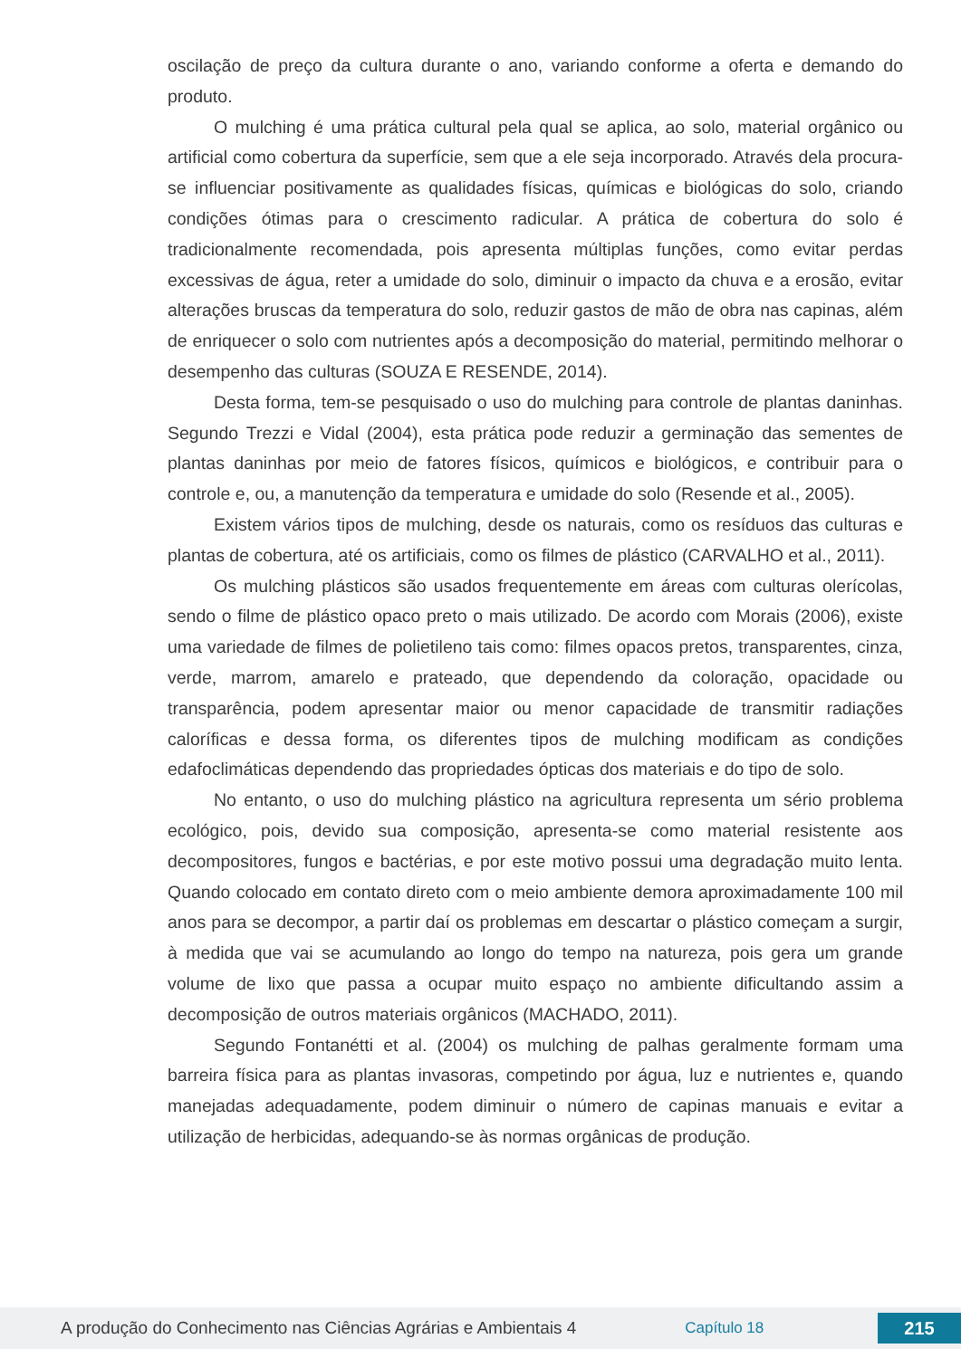oscilação de preço da cultura durante o ano, variando conforme a oferta e demando do produto.
O mulching é uma prática cultural pela qual se aplica, ao solo, material orgânico ou artificial como cobertura da superfície, sem que a ele seja incorporado. Através dela procura-se influenciar positivamente as qualidades físicas, químicas e biológicas do solo, criando condições ótimas para o crescimento radicular. A prática de cobertura do solo é tradicionalmente recomendada, pois apresenta múltiplas funções, como evitar perdas excessivas de água, reter a umidade do solo, diminuir o impacto da chuva e a erosão, evitar alterações bruscas da temperatura do solo, reduzir gastos de mão de obra nas capinas, além de enriquecer o solo com nutrientes após a decomposição do material, permitindo melhorar o desempenho das culturas (SOUZA E RESENDE, 2014).
Desta forma, tem-se pesquisado o uso do mulching para controle de plantas daninhas. Segundo Trezzi e Vidal (2004), esta prática pode reduzir a germinação das sementes de plantas daninhas por meio de fatores físicos, químicos e biológicos, e contribuir para o controle e, ou, a manutenção da temperatura e umidade do solo (Resende et al., 2005).
Existem vários tipos de mulching, desde os naturais, como os resíduos das culturas e plantas de cobertura, até os artificiais, como os filmes de plástico (CARVALHO et al., 2011).
Os mulching plásticos são usados frequentemente em áreas com culturas olerícolas, sendo o filme de plástico opaco preto o mais utilizado. De acordo com Morais (2006), existe uma variedade de filmes de polietileno tais como: filmes opacos pretos, transparentes, cinza, verde, marrom, amarelo e prateado, que dependendo da coloração, opacidade ou transparência, podem apresentar maior ou menor capacidade de transmitir radiações caloríficas e dessa forma, os diferentes tipos de mulching modificam as condições edafoclimáticas dependendo das propriedades ópticas dos materiais e do tipo de solo.
No entanto, o uso do mulching plástico na agricultura representa um sério problema ecológico, pois, devido sua composição, apresenta-se como material resistente aos decompositores, fungos e bactérias, e por este motivo possui uma degradação muito lenta. Quando colocado em contato direto com o meio ambiente demora aproximadamente 100 mil anos para se decompor, a partir daí os problemas em descartar o plástico começam a surgir, à medida que vai se acumulando ao longo do tempo na natureza, pois gera um grande volume de lixo que passa a ocupar muito espaço no ambiente dificultando assim a decomposição de outros materiais orgânicos (MACHADO, 2011).
Segundo Fontanétti et al. (2004) os mulching de palhas geralmente formam uma barreira física para as plantas invasoras, competindo por água, luz e nutrientes e, quando manejadas adequadamente, podem diminuir o número de capinas manuais e evitar a utilização de herbicidas, adequando-se às normas orgânicas de produção.
A produção do Conhecimento nas Ciências Agrárias e Ambientais 4 Capítulo 18 215